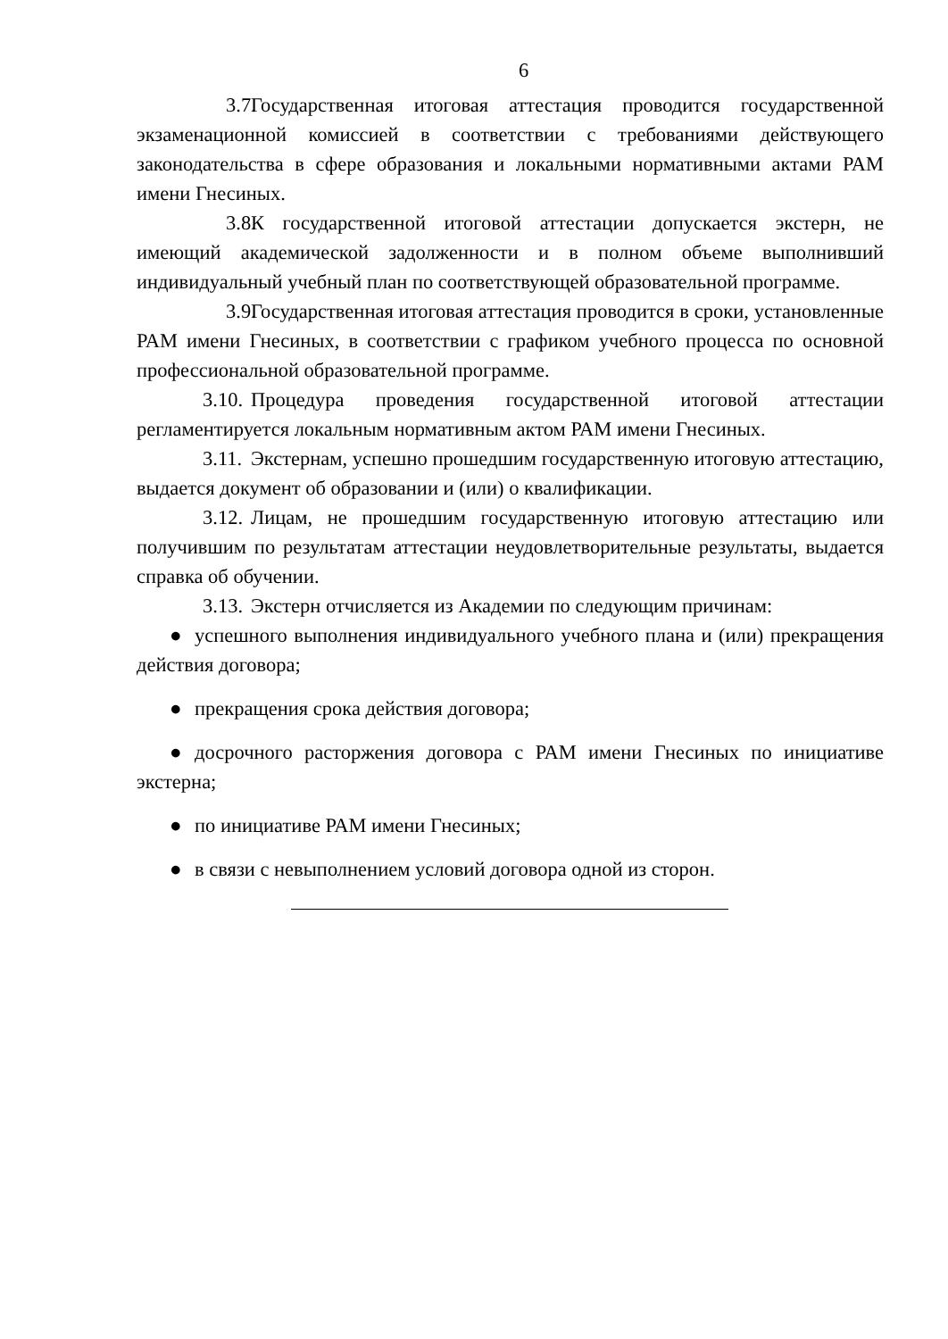6
3.7. Государственная итоговая аттестация проводится государственной экзаменационной комиссией в соответствии с требованиями действующего законодательства в сфере образования и локальными нормативными актами РАМ имени Гнесиных.
3.8. К государственной итоговой аттестации допускается экстерн, не имеющий академической задолженности и в полном объеме выполнивший индивидуальный учебный план по соответствующей образовательной программе.
3.9. Государственная итоговая аттестация проводится в сроки, установленные РАМ имени Гнесиных, в соответствии с графиком учебного процесса по основной профессиональной образовательной программе.
3.10. Процедура проведения государственной итоговой аттестации регламентируется локальным нормативным актом РАМ имени Гнесиных.
3.11. Экстернам, успешно прошедшим государственную итоговую аттестацию, выдается документ об образовании и (или) о квалификации.
3.12. Лицам, не прошедшим государственную итоговую аттестацию или получившим по результатам аттестации неудовлетворительные результаты, выдается справка об обучении.
3.13. Экстерн отчисляется из Академии по следующим причинам:
● успешного выполнения индивидуального учебного плана и (или) прекращения действия договора;
● прекращения срока действия договора;
● досрочного расторжения договора с РАМ имени Гнесиных по инициативе экстерна;
● по инициативе РАМ имени Гнесиных;
● в связи с невыполнением условий договора одной из сторон.